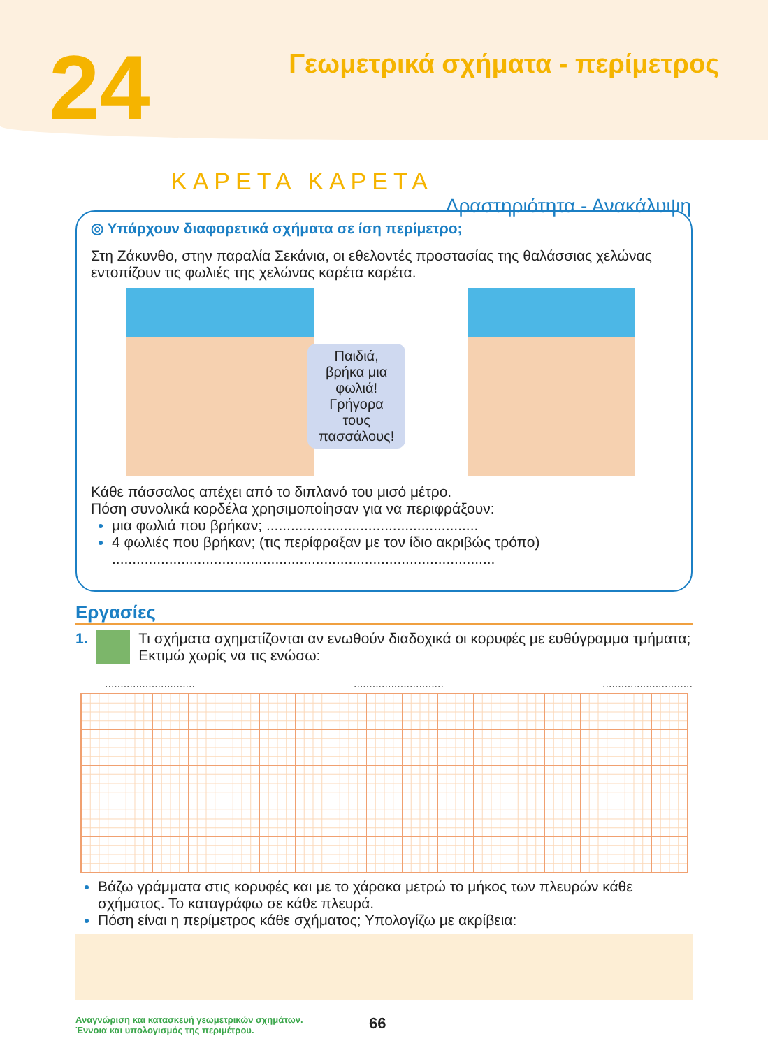24
Γεωμετρικά σχήματα - περίμετρος
ΚΑΡΕΤΑ ΚΑΡΕΤΑ
Δραστηριότητα - Ανακάλυψη
◎ Υπάρχουν διαφορετικά σχήματα σε ίση περίμετρο;
Στη Ζάκυνθο, στην παραλία Σεκάνια, οι εθελοντές προστασίας της θαλάσσιας χελώνας εντοπίζουν τις φωλιές της χελώνας καρέτα καρέτα.
Παιδιά, βρήκα μια φωλιά!
Γρήγορα τους πασσάλους!
Κάθε πάσσαλος απέχει από το διπλανό του μισό μέτρο.
Πόση συνολικά κορδέλα χρησιμοποίησαν για να περιφράξουν:
μια φωλιά που βρήκαν; ....................................................
4 φωλιές που βρήκαν; (τις περίφραξαν με τον ίδιο ακριβώς τρόπο)
..............................................................................................
Εργασίες
1. Τι σχήματα σχηματίζονται αν ενωθούν διαδοχικά οι κορυφές με ευθύγραμμα τμήματα; Εκτιμώ χωρίς να τις ενώσω:
.......................................................................................
Βάζω γράμματα στις κορυφές και με το χάρακα μετρώ το μήκος των πλευρών κάθε σχήματος. Το καταγράφω σε κάθε πλευρά.
Πόση είναι η περίμετρος κάθε σχήματος; Υπολογίζω με ακρίβεια:
Αναγνώριση και κατασκευή γεωμετρικών σχημάτων.
Έννοια και υπολογισμός της περιμέτρου.
66